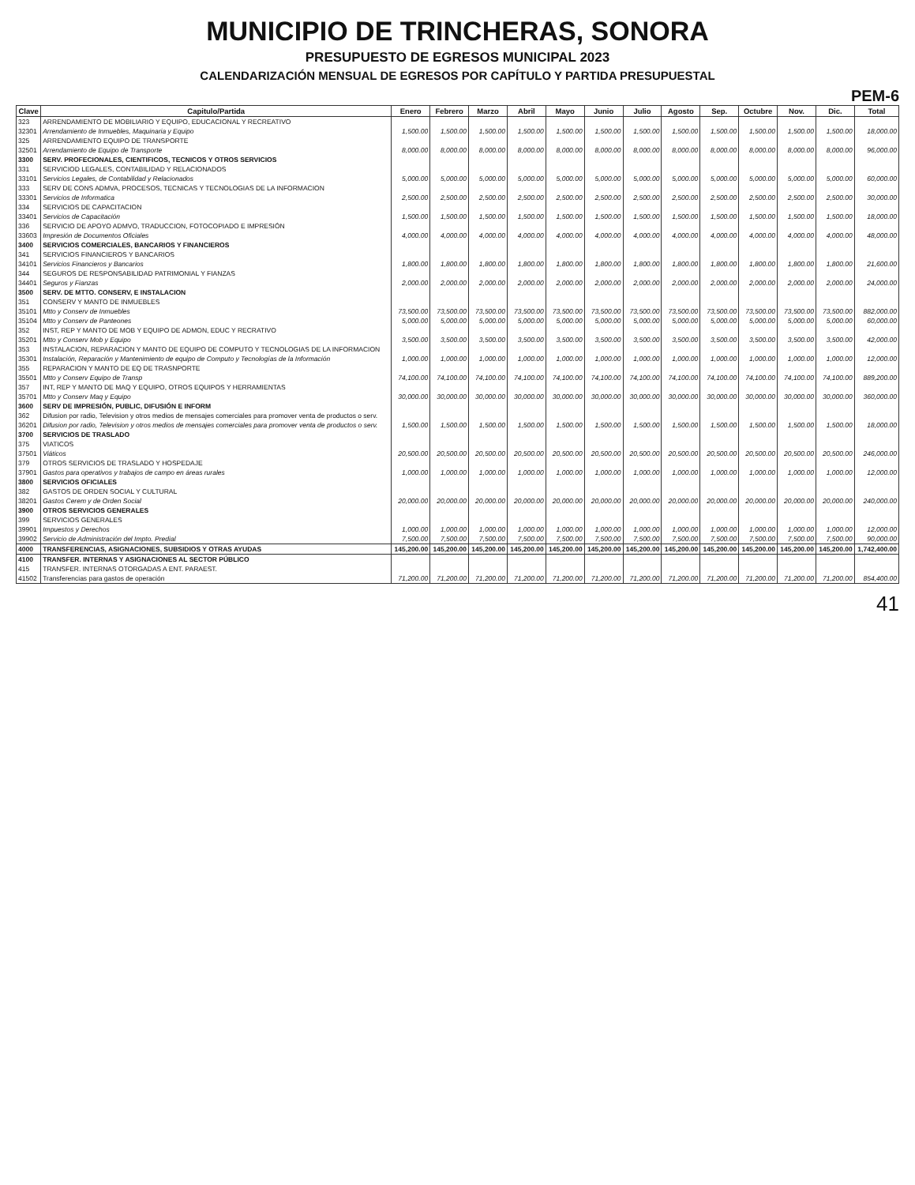MUNICIPIO DE TRINCHERAS, SONORA
PRESUPUESTO DE EGRESOS MUNICIPAL 2023
CALENDARIZACIÓN MENSUAL DE EGRESOS POR CAPÍTULO Y PARTIDA PRESUPUESTAL
PEM-6
| Clave | Capitulo/Partida | Enero | Febrero | Marzo | Abril | Mayo | Junio | Julio | Agosto | Sep. | Octubre | Nov. | Dic. | Total |
| --- | --- | --- | --- | --- | --- | --- | --- | --- | --- | --- | --- | --- | --- | --- |
| 323 | ARRENDAMIENTO DE MOBILIARIO Y EQUIPO, EDUCACIONAL Y RECREATIVO | | | | | | | | | | | | | |
| 32301 | Arrendamiento de Inmuebles, Maquinaria y Equipo | 1,500.00 | 1,500.00 | 1,500.00 | 1,500.00 | 1,500.00 | 1,500.00 | 1,500.00 | 1,500.00 | 1,500.00 | 1,500.00 | 1,500.00 | 1,500.00 | 18,000.00 |
| 325 | ARRENDAMIENTO EQUIPO DE TRANSPORTE | | | | | | | | | | | | | |
| 32501 | Arrendamiento de Equipo de Transporte | 8,000.00 | 8,000.00 | 8,000.00 | 8,000.00 | 8,000.00 | 8,000.00 | 8,000.00 | 8,000.00 | 8,000.00 | 8,000.00 | 8,000.00 | 8,000.00 | 96,000.00 |
| 3300 | SERV. PROFECIONALES, CIENTIFICOS, TECNICOS Y OTROS SERVICIOS | | | | | | | | | | | | | |
| 331 | SERVICIOD LEGALES, CONTABILIDAD Y RELACIONADOS | | | | | | | | | | | | | |
| 33101 | Servicios Legales, de Contabilidad y Relacionados | 5,000.00 | 5,000.00 | 5,000.00 | 5,000.00 | 5,000.00 | 5,000.00 | 5,000.00 | 5,000.00 | 5,000.00 | 5,000.00 | 5,000.00 | 5,000.00 | 60,000.00 |
| 333 | SERV DE CONS ADMVA, PROCESOS, TECNICAS Y TECNOLOGIAS DE LA INFORMACION | | | | | | | | | | | | | |
| 33301 | Servicios de Informatica | 2,500.00 | 2,500.00 | 2,500.00 | 2,500.00 | 2,500.00 | 2,500.00 | 2,500.00 | 2,500.00 | 2,500.00 | 2,500.00 | 2,500.00 | 2,500.00 | 30,000.00 |
| 334 | SERVICIOS DE CAPACITACION | | | | | | | | | | | | | |
| 33401 | Servicios de Capacitación | 1,500.00 | 1,500.00 | 1,500.00 | 1,500.00 | 1,500.00 | 1,500.00 | 1,500.00 | 1,500.00 | 1,500.00 | 1,500.00 | 1,500.00 | 1,500.00 | 18,000.00 |
| 336 | SERVICIO DE APOYO ADMVO, TRADUCCION, FOTOCOPIADO E IMPRESIÓN | | | | | | | | | | | | | |
| 33603 | Impresión de Documentos Oficiales | 4,000.00 | 4,000.00 | 4,000.00 | 4,000.00 | 4,000.00 | 4,000.00 | 4,000.00 | 4,000.00 | 4,000.00 | 4,000.00 | 4,000.00 | 4,000.00 | 48,000.00 |
| 3400 | SERVICIOS COMERCIALES, BANCARIOS Y FINANCIEROS | | | | | | | | | | | | | |
| 341 | SERVICIOS FINANCIEROS Y BANCARIOS | | | | | | | | | | | | | |
| 34101 | Servicios Financieros y Bancarios | 1,800.00 | 1,800.00 | 1,800.00 | 1,800.00 | 1,800.00 | 1,800.00 | 1,800.00 | 1,800.00 | 1,800.00 | 1,800.00 | 1,800.00 | 1,800.00 | 21,600.00 |
| 344 | SEGUROS DE RESPONSABILIDAD PATRIMONIAL Y FIANZAS | | | | | | | | | | | | | |
| 34401 | Seguros y Fianzas | 2,000.00 | 2,000.00 | 2,000.00 | 2,000.00 | 2,000.00 | 2,000.00 | 2,000.00 | 2,000.00 | 2,000.00 | 2,000.00 | 2,000.00 | 2,000.00 | 24,000.00 |
| 3500 | SERV. DE MTTO. CONSERV, E INSTALACION | | | | | | | | | | | | | |
| 351 | CONSERV Y MANTO DE INMUEBLES | | | | | | | | | | | | | |
| 35101 | Mtto y Conserv de Inmuebles | 73,500.00 | 73,500.00 | 73,500.00 | 73,500.00 | 73,500.00 | 73,500.00 | 73,500.00 | 73,500.00 | 73,500.00 | 73,500.00 | 73,500.00 | 73,500.00 | 882,000.00 |
| 35104 | Mtto y Conserv de Panteones | 5,000.00 | 5,000.00 | 5,000.00 | 5,000.00 | 5,000.00 | 5,000.00 | 5,000.00 | 5,000.00 | 5,000.00 | 5,000.00 | 5,000.00 | 5,000.00 | 60,000.00 |
| 352 | INST, REP Y MANTO DE MOB Y EQUIPO DE ADMON, EDUC Y RECRATIVO | | | | | | | | | | | | | |
| 35201 | Mtto y Conserv Mob y Equipo | 3,500.00 | 3,500.00 | 3,500.00 | 3,500.00 | 3,500.00 | 3,500.00 | 3,500.00 | 3,500.00 | 3,500.00 | 3,500.00 | 3,500.00 | 3,500.00 | 42,000.00 |
| 353 | INSTALACION, REPARACION Y MANTO DE EQUIPO DE COMPUTO Y TECNOLOGIAS DE LA INFORMACION | | | | | | | | | | | | | |
| 35301 | Instalación, Reparación y Mantenimiento de equipo de Computo y Tecnologías de la Información | 1,000.00 | 1,000.00 | 1,000.00 | 1,000.00 | 1,000.00 | 1,000.00 | 1,000.00 | 1,000.00 | 1,000.00 | 1,000.00 | 1,000.00 | 1,000.00 | 12,000.00 |
| 355 | REPARACION Y MANTO DE EQ DE TRASNPORTE | | | | | | | | | | | | | |
| 35501 | Mtto y Conserv Equipo de Transp | 74,100.00 | 74,100.00 | 74,100.00 | 74,100.00 | 74,100.00 | 74,100.00 | 74,100.00 | 74,100.00 | 74,100.00 | 74,100.00 | 74,100.00 | 74,100.00 | 889,200.00 |
| 357 | INT, REP Y MANTO DE MAQ Y EQUIPO, OTROS EQUIPOS Y HERRAMIENTAS | | | | | | | | | | | | | |
| 35701 | Mtto y Conserv Maq y Equipo | 30,000.00 | 30,000.00 | 30,000.00 | 30,000.00 | 30,000.00 | 30,000.00 | 30,000.00 | 30,000.00 | 30,000.00 | 30,000.00 | 30,000.00 | 30,000.00 | 360,000.00 |
| 3600 | SERV DE IMPRESIÓN, PUBLIC, DIFUSIÓN E INFORM | | | | | | | | | | | | | |
| 362 | Difusion por radio, Television y otros medios de mensajes comerciales para promover venta de productos o serv. | | | | | | | | | | | | | |
| 36201 | Difusion por radio, Television y otros medios de mensajes comerciales para promover venta de productos o serv. | 1,500.00 | 1,500.00 | 1,500.00 | 1,500.00 | 1,500.00 | 1,500.00 | 1,500.00 | 1,500.00 | 1,500.00 | 1,500.00 | 1,500.00 | 1,500.00 | 18,000.00 |
| 3700 | SERVICIOS DE TRASLADO | | | | | | | | | | | | | |
| 375 | VIATICOS | | | | | | | | | | | | | |
| 37501 | Viáticos | 20,500.00 | 20,500.00 | 20,500.00 | 20,500.00 | 20,500.00 | 20,500.00 | 20,500.00 | 20,500.00 | 20,500.00 | 20,500.00 | 20,500.00 | 20,500.00 | 246,000.00 |
| 379 | OTROS SERVICIOS DE TRASLADO Y HOSPEDAJE | | | | | | | | | | | | | |
| 37901 | Gastos para operativos y trabajos de campo en áreas rurales | 1,000.00 | 1,000.00 | 1,000.00 | 1,000.00 | 1,000.00 | 1,000.00 | 1,000.00 | 1,000.00 | 1,000.00 | 1,000.00 | 1,000.00 | 1,000.00 | 12,000.00 |
| 3800 | SERVICIOS OFICIALES | | | | | | | | | | | | | |
| 382 | GASTOS DE ORDEN SOCIAL Y CULTURAL | | | | | | | | | | | | | |
| 38201 | Gastos Cerem y de Orden Social | 20,000.00 | 20,000.00 | 20,000.00 | 20,000.00 | 20,000.00 | 20,000.00 | 20,000.00 | 20,000.00 | 20,000.00 | 20,000.00 | 20,000.00 | 20,000.00 | 240,000.00 |
| 3900 | OTROS SERVICIOS GENERALES | | | | | | | | | | | | | |
| 399 | SERVICIOS GENERALES | | | | | | | | | | | | | |
| 39901 | Impuestos y Derechos | 1,000.00 | 1,000.00 | 1,000.00 | 1,000.00 | 1,000.00 | 1,000.00 | 1,000.00 | 1,000.00 | 1,000.00 | 1,000.00 | 1,000.00 | 1,000.00 | 12,000.00 |
| 39902 | Servicio de Administración del Impto. Predial | 7,500.00 | 7,500.00 | 7,500.00 | 7,500.00 | 7,500.00 | 7,500.00 | 7,500.00 | 7,500.00 | 7,500.00 | 7,500.00 | 7,500.00 | 7,500.00 | 90,000.00 |
| 4000 | TRANSFERENCIAS, ASIGNACIONES, SUBSIDIOS Y OTRAS AYUDAS | 145,200.00 | 145,200.00 | 145,200.00 | 145,200.00 | 145,200.00 | 145,200.00 | 145,200.00 | 145,200.00 | 145,200.00 | 145,200.00 | 145,200.00 | 145,200.00 | 1,742,400.00 |
| 4100 | TRANSFER. INTERNAS Y ASIGNACIONES AL SECTOR PÚBLICO | | | | | | | | | | | | | |
| 415 | TRANSFER. INTERNAS OTORGADAS A ENT. PARAEST. | | | | | | | | | | | | | |
| 41502 | Transferencias para gastos de operación | 71,200.00 | 71,200.00 | 71,200.00 | 71,200.00 | 71,200.00 | 71,200.00 | 71,200.00 | 71,200.00 | 71,200.00 | 71,200.00 | 71,200.00 | 71,200.00 | 854,400.00 |
41